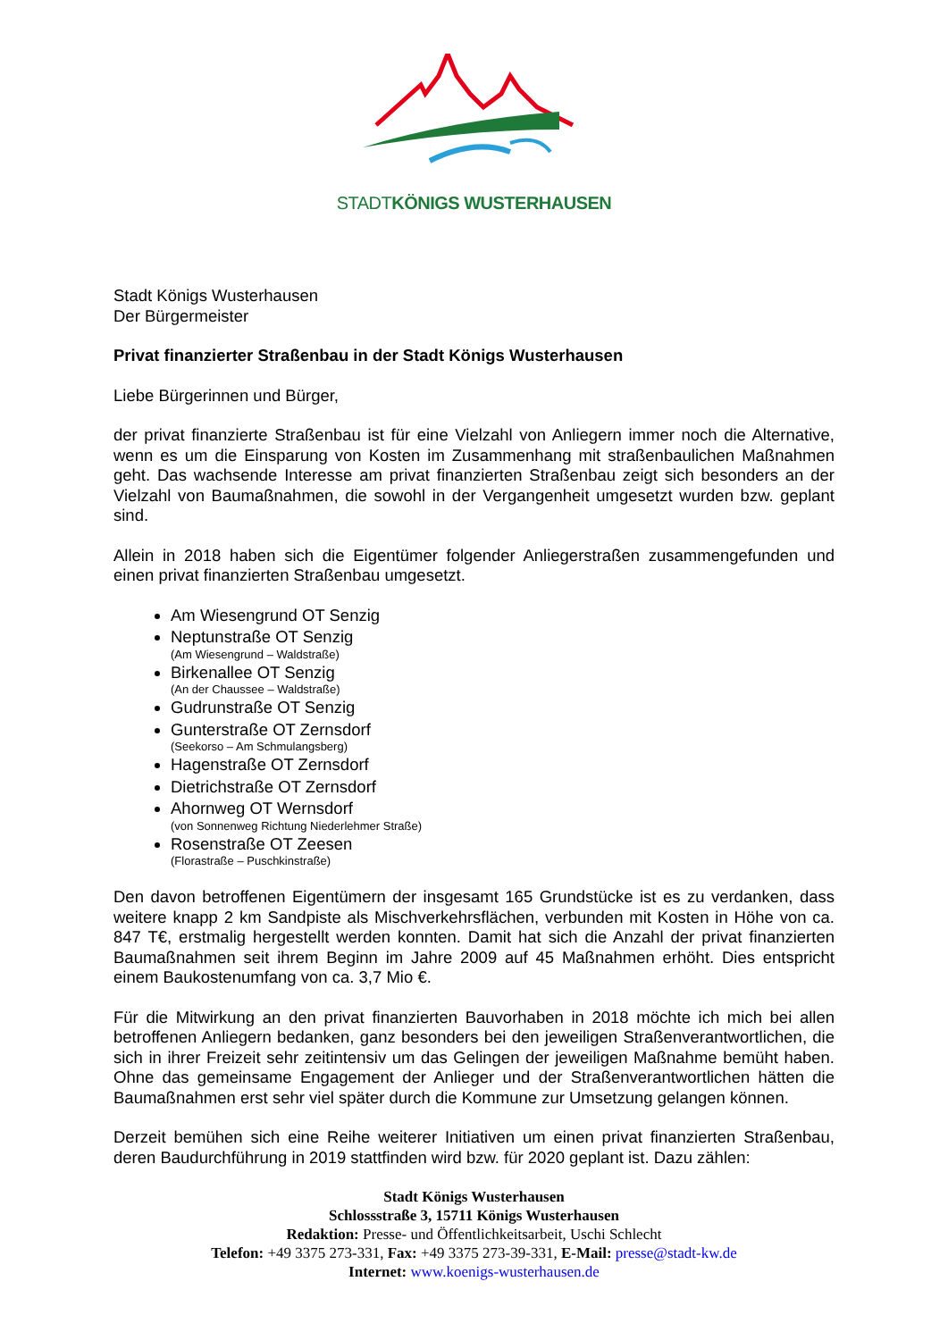STADTKÖNIGS WUSTERHAUSEN
Stadt Königs Wusterhausen
Der Bürgermeister
Privat finanzierter Straßenbau in der Stadt Königs Wusterhausen
Liebe Bürgerinnen und Bürger,
der privat finanzierte Straßenbau ist für eine Vielzahl von Anliegern immer noch die Alternative, wenn es um die Einsparung von Kosten im Zusammenhang mit straßenbaulichen Maßnahmen geht. Das wachsende Interesse am privat finanzierten Straßenbau zeigt sich besonders an der Vielzahl von Baumaßnahmen, die sowohl in der Vergangenheit umgesetzt wurden bzw. geplant sind.
Allein in 2018 haben sich die Eigentümer folgender Anliegerstraßen zusammengefunden und einen privat finanzierten Straßenbau umgesetzt.
Am Wiesengrund OT Senzig
Neptunstraße OT Senzig
(Am Wiesengrund – Waldstraße)
Birkenallee OT Senzig
(An der Chaussee – Waldstraße)
Gudrunstraße OT Senzig
Gunterstraße OT Zernsdorf
(Seekorso – Am Schmulangsberg)
Hagenstraße OT Zernsdorf
Dietrichstraße OT Zernsdorf
Ahornweg OT Wernsdorf
(von Sonnenweg Richtung Niederlehmer Straße)
Rosenstraße OT Zeesen
(Florastraße – Puschkinstraße)
Den davon betroffenen Eigentümern der insgesamt 165 Grundstücke ist es zu verdanken, dass weitere knapp 2 km Sandpiste als Mischverkehrsflächen, verbunden mit Kosten in Höhe von ca. 847 T€, erstmalig hergestellt werden konnten. Damit hat sich die Anzahl der privat finanzierten Baumaßnahmen seit ihrem Beginn im Jahre 2009 auf 45 Maßnahmen erhöht. Dies entspricht einem Baukostenumfang von ca. 3,7 Mio €.
Für die Mitwirkung an den privat finanzierten Bauvorhaben in 2018 möchte ich mich bei allen betroffenen Anliegern bedanken, ganz besonders bei den jeweiligen Straßenverantwortlichen, die sich in ihrer Freizeit sehr zeitintensiv um das Gelingen der jeweiligen Maßnahme bemüht haben. Ohne das gemeinsame Engagement der Anlieger und der Straßenverantwortlichen hätten die Baumaßnahmen erst sehr viel später durch die Kommune zur Umsetzung gelangen können.
Derzeit bemühen sich eine Reihe weiterer Initiativen um einen privat finanzierten Straßenbau, deren Baudurchführung in 2019 stattfinden wird bzw. für 2020 geplant ist. Dazu zählen:
Stadt Königs Wusterhausen
Schlossstraße 3, 15711 Königs Wusterhausen
Redaktion: Presse- und Öffentlichkeitsarbeit, Uschi Schlecht
Telefon: +49 3375 273-331, Fax: +49 3375 273-39-331, E-Mail: presse@stadt-kw.de
Internet: www.koenigs-wusterhausen.de